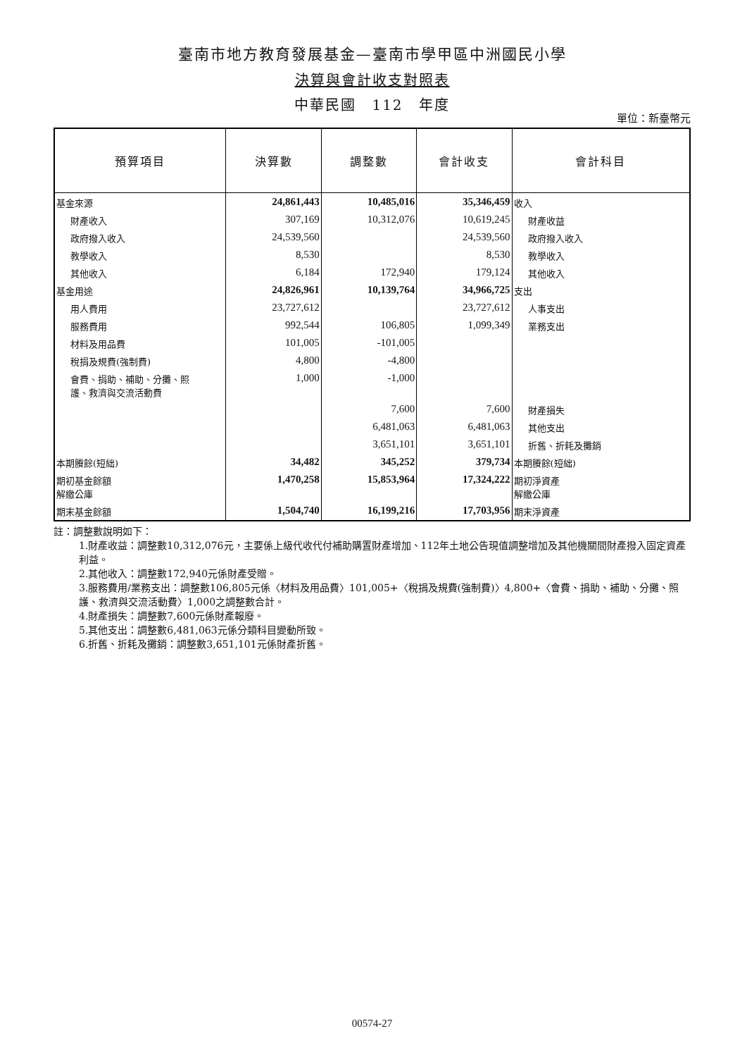臺南市地方教育發展基金—臺南市學甲區中洲國民小學
決算與會計收支對照表
中華民國　112　年度
單位：新臺幣元
| 預算項目 | 決算數 | 調整數 | 會計收支 | 會計科目 |
| --- | --- | --- | --- | --- |
| 基金來源 | 24,861,443 | 10,485,016 | 35,346,459 | 收入 |
| 財產收入 | 307,169 | 10,312,076 | 10,619,245 | 財產收益 |
| 政府撥入收入 | 24,539,560 | | 24,539,560 | 政府撥入收入 |
| 教學收入 | 8,530 | | 8,530 | 教學收入 |
| 其他收入 | 6,184 | 172,940 | 179,124 | 其他收入 |
| 基金用途 | 24,826,961 | 10,139,764 | 34,966,725 | 支出 |
| 用人費用 | 23,727,612 | | 23,727,612 | 人事支出 |
| 服務費用 | 992,544 | 106,805 | 1,099,349 | 業務支出 |
| 材料及用品費 | 101,005 | -101,005 | | |
| 稅捐及規費(強制費) | 4,800 | -4,800 | | |
| 會費、捐助、補助、分攤、照 護、救濟與交流活動費 | 1,000 | -1,000 | | |
| | | 7,600 | 7,600 | 財產損失 |
| | | 6,481,063 | 6,481,063 | 其他支出 |
| | | 3,651,101 | 3,651,101 | 折舊、折耗及攤銷 |
| 本期賸餘(短絀) | 34,482 | 345,252 | 379,734 | 本期賸餘(短絀) |
| 期初基金餘額 解繳公庫 | 1,470,258 | 15,853,964 | 17,324,222 | 期初淨資產 解繳公庫 |
| 期末基金餘額 | 1,504,740 | 16,199,216 | 17,703,956 | 期末淨資產 |
註：調整數說明如下：
1.財產收益：調整數10,312,076元，主要係上級代收代付補助購置財產增加、112年土地公告現值調整增加及其他機關間財產撥入固定資產利益。
2.其他收入：調整數172,940元係財產受贈。
3.服務費用/業務支出：調整數106,805元係〈材料及用品費〉101,005+〈稅捐及規費(強制費)〉4,800+〈會費、捐助、補助、分攤、照護、救濟與交流活動費〉1,000之調整數合計。
4.財產損失：調整數7,600元係財產報廢。
5.其他支出：調整數6,481,063元係分類科目變動所致。
6.折舊、折耗及攤銷：調整數3,651,101元係財產折舊。
00574-27